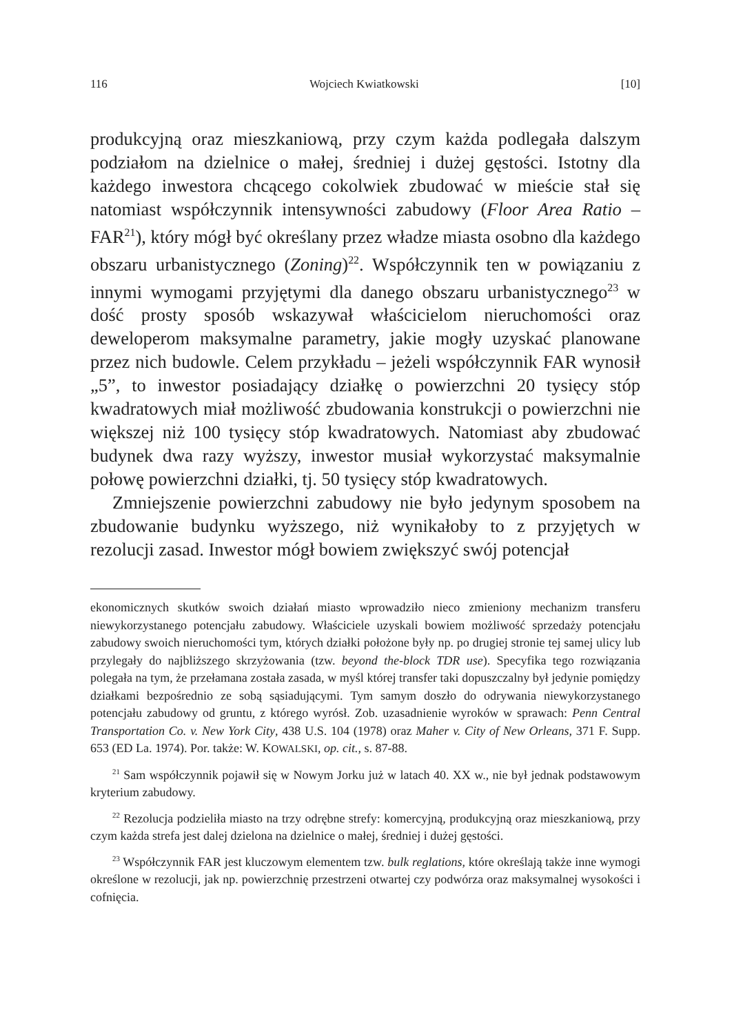116 Wojciech Kwiatkowski [10]
produkcyjną oraz mieszkaniową, przy czym każda podlegała dalszym podziałom na dzielnice o małej, średniej i dużej gęstości. Istotny dla każdego inwestora chcącego cokolwiek zbudować w mieście stał się natomiast współczynnik intensywności zabudowy (Floor Area Ratio – FAR<sup>21</sup>), który mógł być określany przez władze miasta osobno dla każdego obszaru urbanistycznego (Zoning)<sup>22</sup>. Współczynnik ten w powiązaniu z innymi wymogami przyjętymi dla danego obszaru urbanistycznego<sup>23</sup> w dość prosty sposób wskazywał właścicielom nieruchomości oraz deweloperom maksymalne parametry, jakie mogły uzyskać planowane przez nich budowle. Celem przykładu – jeżeli współczynnik FAR wynosił „5”, to inwestor posiadający działkę o powierzchni 20 tysięcy stóp kwadratowych miał możliwość zbudowania konstrukcji o powierzchni nie większej niż 100 tysięcy stóp kwadratowych. Natomiast aby zbudować budynek dwa razy wyższy, inwestor musiał wykorzystać maksymalnie połowę powierzchni działki, tj. 50 tysięcy stóp kwadratowych.
Zmniejszenie powierzchni zabudowy nie było jedynym sposobem na zbudowanie budynku wyższego, niż wynikałoby to z przyjętych w rezolucji zasad. Inwestor mógł bowiem zwiększyć swój potencjał
ekonomicznych skutków swoich działań miasto wprowadziło nieco zmieniony mechanizm transferu niewykorzystanego potencjału zabudowy. Właściciele uzyskali bowiem możliwość sprzedaży potencjału zabudowy swoich nieruchomości tym, których działki położone były np. po drugiej stronie tej samej ulicy lub przylegały do najbliższego skrzyżowania (tzw. beyond the-block TDR use). Specyfika tego rozwiązania polegała na tym, że przełamana została zasada, w myśl której transfer taki dopuszczalny był jedynie pomiędzy działkami bezpośrednio ze sobą sąsiadującymi. Tym samym doszło do odrywania niewykorzystanego potencjału zabudowy od gruntu, z którego wyrósł. Zob. uzasadnienie wyroków w sprawach: Penn Central Transportation Co. v. New York City, 438 U.S. 104 (1978) oraz Maher v. City of New Orleans, 371 F. Supp. 653 (ED La. 1974). Por. także: W. KOWALSKI, op. cit., s. 87-88.
<sup>21</sup> Sam współczynnik pojawił się w Nowym Jorku już w latach 40. XX w., nie był jednak podstawowym kryterium zabudowy.
<sup>22</sup> Rezolucja podzieliła miasto na trzy odrębne strefy: komercyjną, produkcyjną oraz mieszkaniową, przy czym każda strefa jest dalej dzielona na dzielnice o małej, średniej i dużej gęstości.
<sup>23</sup> Współczynnik FAR jest kluczowym elementem tzw. bulk reglations, które określają także inne wymogi określone w rezolucji, jak np. powierzchnię przestrzeni otwartej czy podwórza oraz maksymalnej wysokości i cofnięcia.